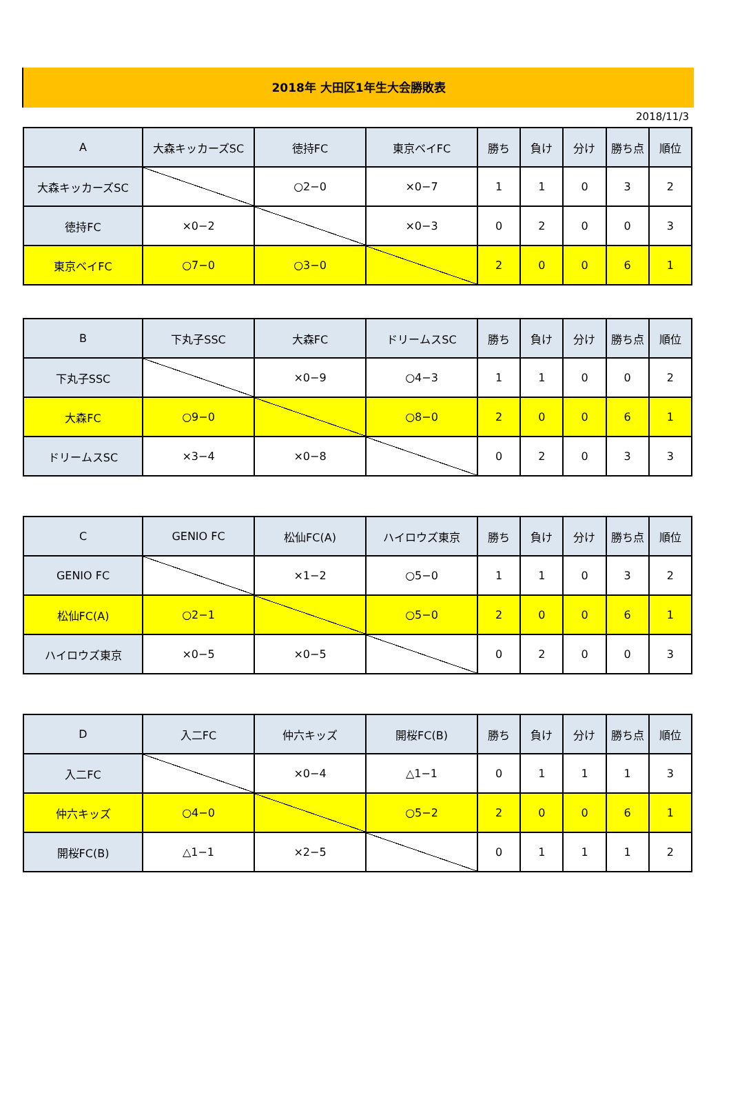2018年 大田区1年生大会勝敗表
2018/11/3
| A | 大森キッカーズSC | 徳持FC | 東京ベイFC | 勝ち | 負け | 分け | 勝ち点 | 順位 |
| --- | --- | --- | --- | --- | --- | --- | --- | --- |
| 大森キッカーズSC | | ○2−0 | ×0−7 | 1 | 1 | 0 | 3 | 2 |
| 徳持FC | ×0−2 | | ×0−3 | 0 | 2 | 0 | 0 | 3 |
| 東京ベイFC | ○7−0 | ○3−0 | | 2 | 0 | 0 | 6 | 1 |
| B | 下丸子SSC | 大森FC | ドリームスSC | 勝ち | 負け | 分け | 勝ち点 | 順位 |
| --- | --- | --- | --- | --- | --- | --- | --- | --- |
| 下丸子SSC | | ×0−9 | ○4−3 | 1 | 1 | 0 | 0 | 2 |
| 大森FC | ○9−0 | | ○8−0 | 2 | 0 | 0 | 6 | 1 |
| ドリームスSC | ×3−4 | ×0−8 | | 0 | 2 | 0 | 3 | 3 |
| C | GENIO FC | 松仙FC(A) | ハイロウズ東京 | 勝ち | 負け | 分け | 勝ち点 | 順位 |
| --- | --- | --- | --- | --- | --- | --- | --- | --- |
| GENIO FC | | ×1−2 | ○5−0 | 1 | 1 | 0 | 3 | 2 |
| 松仙FC(A) | ○2−1 | | ○5−0 | 2 | 0 | 0 | 6 | 1 |
| ハイロウズ東京 | ×0−5 | ×0−5 | | 0 | 2 | 0 | 0 | 3 |
| D | 入二FC | 仲六キッズ | 開桜FC(B) | 勝ち | 負け | 分け | 勝ち点 | 順位 |
| --- | --- | --- | --- | --- | --- | --- | --- | --- |
| 入二FC | | ×0−4 | △1−1 | 0 | 1 | 1 | 1 | 3 |
| 仲六キッズ | ○4−0 | | ○5−2 | 2 | 0 | 0 | 6 | 1 |
| 開桜FC(B) | △1−1 | ×2−5 | | 0 | 1 | 1 | 1 | 2 |